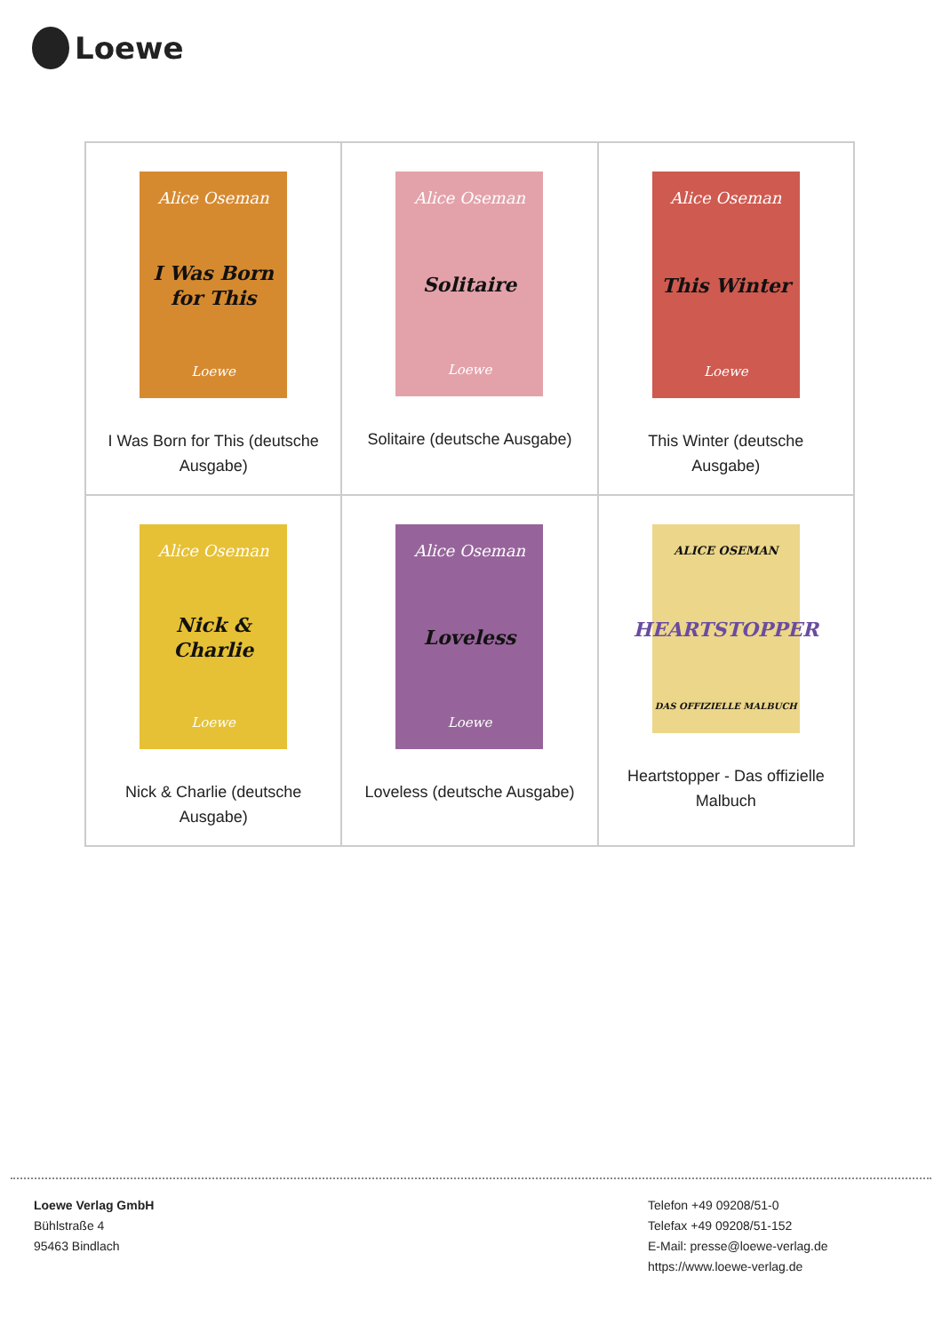Loewe
| Alice Oseman I Was Born for This Loewe I Was Born for This (deutsche Ausgabe) | Alice Oseman Solitaire Loewe Solitaire (deutsche Ausgabe) | Alice Oseman This Winter Loewe This Winter (deutsche Ausgabe) |
| Alice Oseman Nick & Charlie Loewe Nick & Charlie (deutsche Ausgabe) | Alice Oseman Loveless Loewe Loveless (deutsche Ausgabe) | ALICE OSEMAN HEARTSTOPPER DAS OFFIZIELLE MALBUCH Heartstopper - Das offizielle Malbuch |
Loewe Verlag GmbH
Bühlstraße 4
95463 Bindlach
Telefon +49 09208/51-0
Telefax +49 09208/51-152
E-Mail: presse@loewe-verlag.de
https://www.loewe-verlag.de